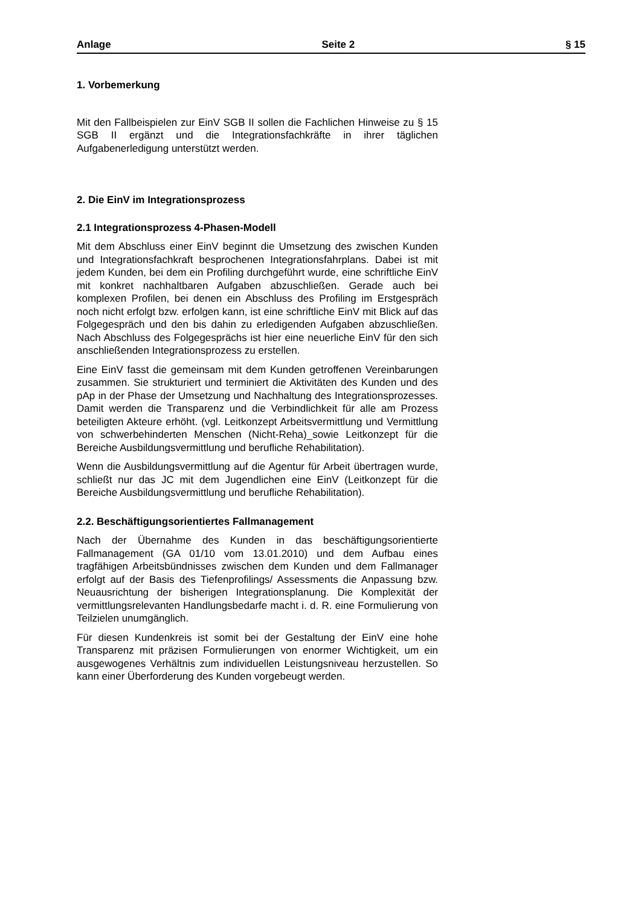Anlage Seite 2 § 15
1. Vorbemerkung
Mit den Fallbeispielen zur EinV SGB II sollen die Fachlichen Hinweise zu § 15 SGB II ergänzt und die Integrationsfachkräfte in ihrer täglichen Aufgabenerledigung unterstützt werden.
2. Die EinV im Integrationsprozess
2.1 Integrationsprozess 4-Phasen-Modell
Mit dem Abschluss einer EinV beginnt die Umsetzung des zwischen Kunden und Integrationsfachkraft besprochenen Integrationsfahrplans. Dabei ist mit jedem Kunden, bei dem ein Profiling durchgeführt wurde, eine schriftliche EinV mit konkret nachhaltbaren Aufgaben abzuschließen. Gerade auch bei komplexen Profilen, bei denen ein Abschluss des Profiling im Erstgespräch noch nicht erfolgt bzw. erfolgen kann, ist eine schriftliche EinV mit Blick auf das Folgegespräch und den bis dahin zu erledigenden Aufgaben abzuschließen. Nach Abschluss des Folgegesprächs ist hier eine neuerliche EinV für den sich anschließenden Integrationsprozess zu erstellen.
Eine EinV fasst die gemeinsam mit dem Kunden getroffenen Vereinbarungen zusammen. Sie strukturiert und terminiert die Aktivitäten des Kunden und des pAp in der Phase der Umsetzung und Nachhaltung des Integrationsprozesses. Damit werden die Transparenz und die Verbindlichkeit für alle am Prozess beteiligten Akteure erhöht. (vgl. Leitkonzept Arbeitsvermittlung und Vermittlung von schwerbehinderten Menschen (Nicht-Reha)_sowie Leitkonzept für die Bereiche Ausbildungsvermittlung und berufliche Rehabilitation).
Wenn die Ausbildungsvermittlung auf die Agentur für Arbeit übertragen wurde, schließt nur das JC mit dem Jugendlichen eine EinV (Leitkonzept für die Bereiche Ausbildungsvermittlung und berufliche Rehabilitation).
2.2. Beschäftigungsorientiertes Fallmanagement
Nach der Übernahme des Kunden in das beschäftigungsorientierte Fallmanagement (GA 01/10 vom 13.01.2010) und dem Aufbau eines tragfähigen Arbeitsbündnisses zwischen dem Kunden und dem Fallmanager erfolgt auf der Basis des Tiefenprofilings/ Assessments die Anpassung bzw. Neuausrichtung der bisherigen Integrationsplanung. Die Komplexität der vermittlungsrelevanten Handlungsbedarfe macht i. d. R. eine Formulierung von Teilzielen unumgänglich.
Für diesen Kundenkreis ist somit bei der Gestaltung der EinV eine hohe Transparenz mit präzisen Formulierungen von enormer Wichtigkeit, um ein ausgewogenes Verhältnis zum individuellen Leistungsniveau herzustellen. So kann einer Überforderung des Kunden vorgebeugt werden.